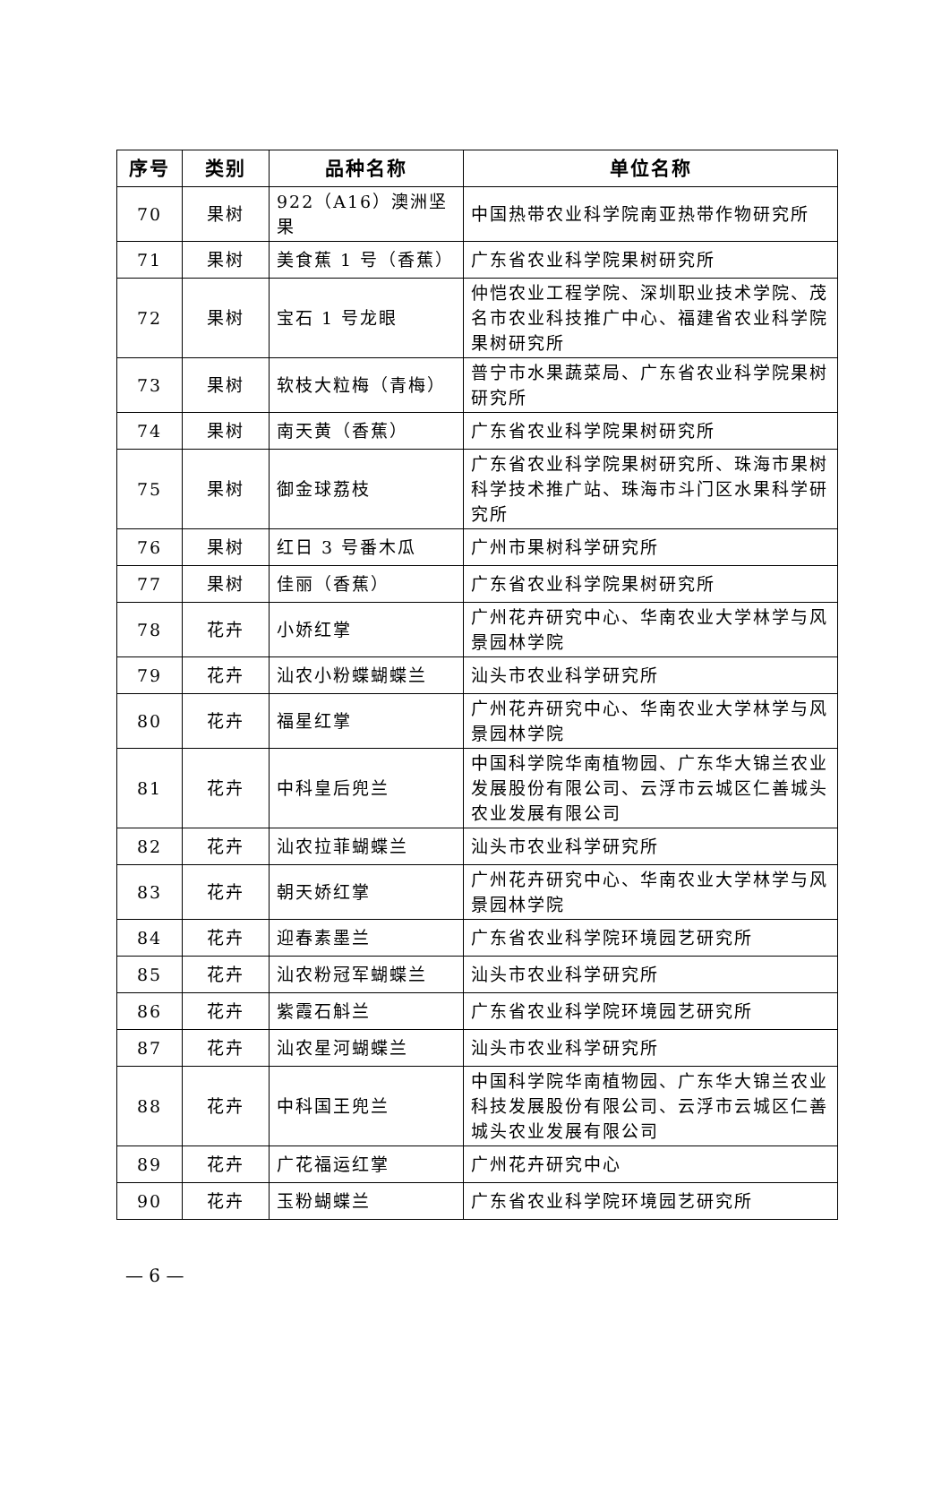| 序号 | 类别 | 品种名称 | 单位名称 |
| --- | --- | --- | --- |
| 70 | 果树 | 922（A16）澳洲坚果 | 中国热带农业科学院南亚热带作物研究所 |
| 71 | 果树 | 美食蕉 1 号（香蕉） | 广东省农业科学院果树研究所 |
| 72 | 果树 | 宝石 1 号龙眼 | 仲恺农业工程学院、深圳职业技术学院、茂名市农业科技推广中心、福建省农业科学院果树研究所 |
| 73 | 果树 | 软枝大粒梅（青梅） | 普宁市水果蔬菜局、广东省农业科学院果树研究所 |
| 74 | 果树 | 南天黄（香蕉） | 广东省农业科学院果树研究所 |
| 75 | 果树 | 御金球荔枝 | 广东省农业科学院果树研究所、珠海市果树科学技术推广站、珠海市斗门区水果科学研究所 |
| 76 | 果树 | 红日 3 号番木瓜 | 广州市果树科学研究所 |
| 77 | 果树 | 佳丽（香蕉） | 广东省农业科学院果树研究所 |
| 78 | 花卉 | 小娇红掌 | 广州花卉研究中心、华南农业大学林学与风景园林学院 |
| 79 | 花卉 | 汕农小粉蝶蝴蝶兰 | 汕头市农业科学研究所 |
| 80 | 花卉 | 福星红掌 | 广州花卉研究中心、华南农业大学林学与风景园林学院 |
| 81 | 花卉 | 中科皇后兜兰 | 中国科学院华南植物园、广东华大锦兰农业发展股份有限公司、云浮市云城区仁善城头农业发展有限公司 |
| 82 | 花卉 | 汕农拉菲蝴蝶兰 | 汕头市农业科学研究所 |
| 83 | 花卉 | 朝天娇红掌 | 广州花卉研究中心、华南农业大学林学与风景园林学院 |
| 84 | 花卉 | 迎春素墨兰 | 广东省农业科学院环境园艺研究所 |
| 85 | 花卉 | 汕农粉冠军蝴蝶兰 | 汕头市农业科学研究所 |
| 86 | 花卉 | 紫霞石斛兰 | 广东省农业科学院环境园艺研究所 |
| 87 | 花卉 | 汕农星河蝴蝶兰 | 汕头市农业科学研究所 |
| 88 | 花卉 | 中科国王兜兰 | 中国科学院华南植物园、广东华大锦兰农业科技发展股份有限公司、云浮市云城区仁善城头农业发展有限公司 |
| 89 | 花卉 | 广花福运红掌 | 广州花卉研究中心 |
| 90 | 花卉 | 玉粉蝴蝶兰 | 广东省农业科学院环境园艺研究所 |
— 6 —